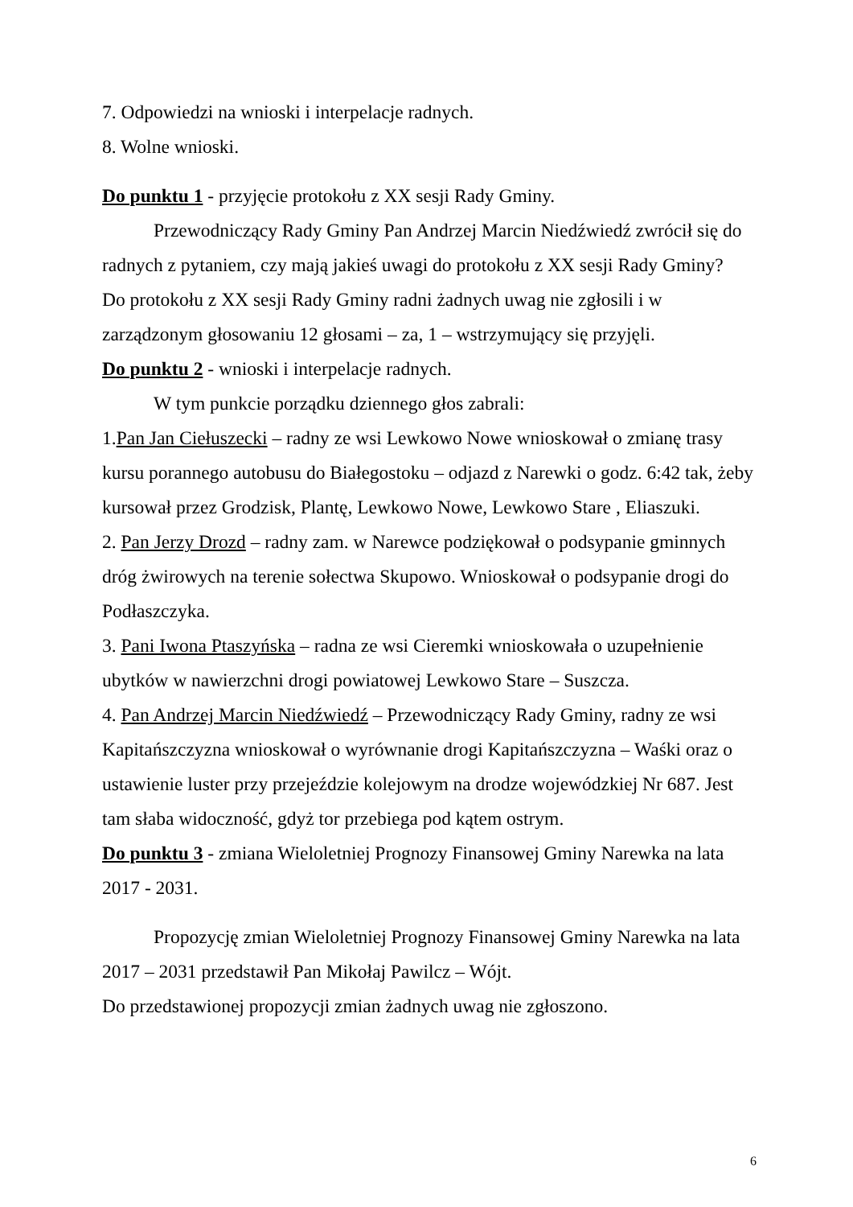7. Odpowiedzi na wnioski i interpelacje radnych.
8. Wolne wnioski.
Do punktu 1 - przyjęcie protokołu z XX sesji Rady Gminy.
Przewodniczący Rady Gminy Pan Andrzej Marcin Niedźwiedź zwrócił się do radnych z pytaniem, czy mają jakieś uwagi do protokołu z XX sesji Rady Gminy?
Do protokołu z XX sesji Rady Gminy radni żadnych uwag nie zgłosili i w zarządzonym głosowaniu 12 głosami – za, 1 – wstrzymujący się przyjęli.
Do punktu 2 - wnioski i interpelacje radnych.
W tym punkcie porządku dziennego głos zabrali:
1.Pan Jan Ciełuszecki – radny ze wsi Lewkowo Nowe wnioskował o zmianę trasy kursu porannego autobusu do Białegostoku – odjazd z Narewki o godz. 6:42 tak, żeby kursował przez Grodzisk, Plantę, Lewkowo Nowe, Lewkowo Stare , Eliaszuki.
2. Pan Jerzy Drozd – radny zam. w Narewce podziękował o podsypanie gminnych dróg żwirowych na terenie sołectwa Skupowo. Wnioskował o podsypanie drogi do Podłaszczyka.
3. Pani Iwona Ptaszyńska – radna ze wsi Cieremki wnioskowała o uzupełnienie ubytków w nawierzchni drogi powiatowej Lewkowo Stare – Suszcza.
4. Pan Andrzej Marcin Niedźwiedź – Przewodniczący Rady Gminy, radny ze wsi Kapitańszczyzna wnioskował o wyrównanie drogi Kapitańszczyzna – Waśki oraz o ustawienie luster przy przejeździe kolejowym na drodze wojewódzkiej Nr 687. Jest tam słaba widoczność, gdyż tor przebiega pod kątem ostrym.
Do punktu 3 - zmiana Wieloletniej Prognozy Finansowej Gminy Narewka na lata 2017 - 2031.
Propozycję zmian Wieloletniej Prognozy Finansowej Gminy Narewka na lata 2017 – 2031 przedstawił Pan Mikołaj Pawilcz – Wójt.
Do przedstawionej propozycji zmian żadnych uwag nie zgłoszono.
6